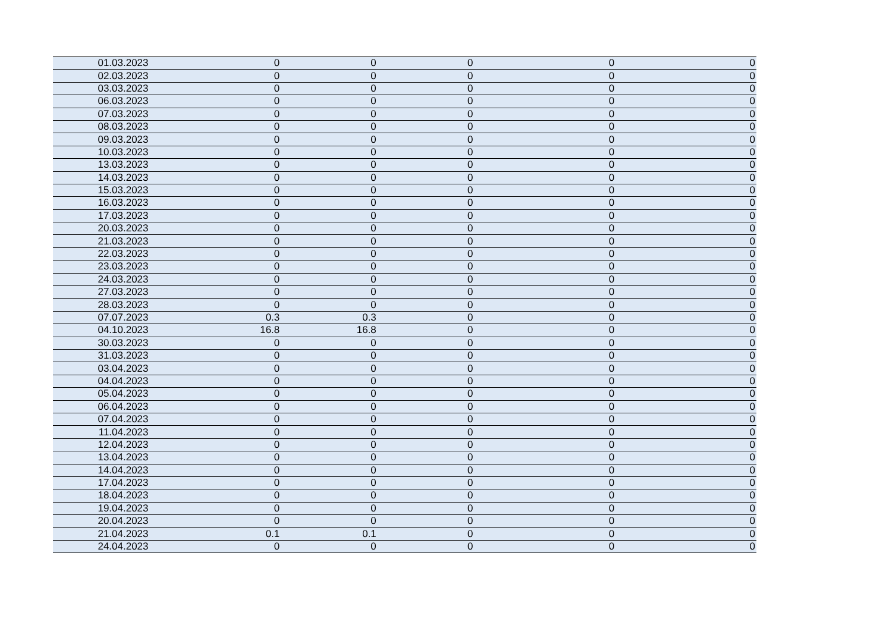| 01.03.2023 | 0 | 0 | 0 | 0 | 0 |
| 02.03.2023 | 0 | 0 | 0 | 0 | 0 |
| 03.03.2023 | 0 | 0 | 0 | 0 | 0 |
| 06.03.2023 | 0 | 0 | 0 | 0 | 0 |
| 07.03.2023 | 0 | 0 | 0 | 0 | 0 |
| 08.03.2023 | 0 | 0 | 0 | 0 | 0 |
| 09.03.2023 | 0 | 0 | 0 | 0 | 0 |
| 10.03.2023 | 0 | 0 | 0 | 0 | 0 |
| 13.03.2023 | 0 | 0 | 0 | 0 | 0 |
| 14.03.2023 | 0 | 0 | 0 | 0 | 0 |
| 15.03.2023 | 0 | 0 | 0 | 0 | 0 |
| 16.03.2023 | 0 | 0 | 0 | 0 | 0 |
| 17.03.2023 | 0 | 0 | 0 | 0 | 0 |
| 20.03.2023 | 0 | 0 | 0 | 0 | 0 |
| 21.03.2023 | 0 | 0 | 0 | 0 | 0 |
| 22.03.2023 | 0 | 0 | 0 | 0 | 0 |
| 23.03.2023 | 0 | 0 | 0 | 0 | 0 |
| 24.03.2023 | 0 | 0 | 0 | 0 | 0 |
| 27.03.2023 | 0 | 0 | 0 | 0 | 0 |
| 28.03.2023 | 0 | 0 | 0 | 0 | 0 |
| 07.07.2023 | 0.3 | 0.3 | 0 | 0 | 0 |
| 04.10.2023 | 16.8 | 16.8 | 0 | 0 | 0 |
| 30.03.2023 | 0 | 0 | 0 | 0 | 0 |
| 31.03.2023 | 0 | 0 | 0 | 0 | 0 |
| 03.04.2023 | 0 | 0 | 0 | 0 | 0 |
| 04.04.2023 | 0 | 0 | 0 | 0 | 0 |
| 05.04.2023 | 0 | 0 | 0 | 0 | 0 |
| 06.04.2023 | 0 | 0 | 0 | 0 | 0 |
| 07.04.2023 | 0 | 0 | 0 | 0 | 0 |
| 11.04.2023 | 0 | 0 | 0 | 0 | 0 |
| 12.04.2023 | 0 | 0 | 0 | 0 | 0 |
| 13.04.2023 | 0 | 0 | 0 | 0 | 0 |
| 14.04.2023 | 0 | 0 | 0 | 0 | 0 |
| 17.04.2023 | 0 | 0 | 0 | 0 | 0 |
| 18.04.2023 | 0 | 0 | 0 | 0 | 0 |
| 19.04.2023 | 0 | 0 | 0 | 0 | 0 |
| 20.04.2023 | 0 | 0 | 0 | 0 | 0 |
| 21.04.2023 | 0.1 | 0.1 | 0 | 0 | 0 |
| 24.04.2023 | 0 | 0 | 0 | 0 | 0 |